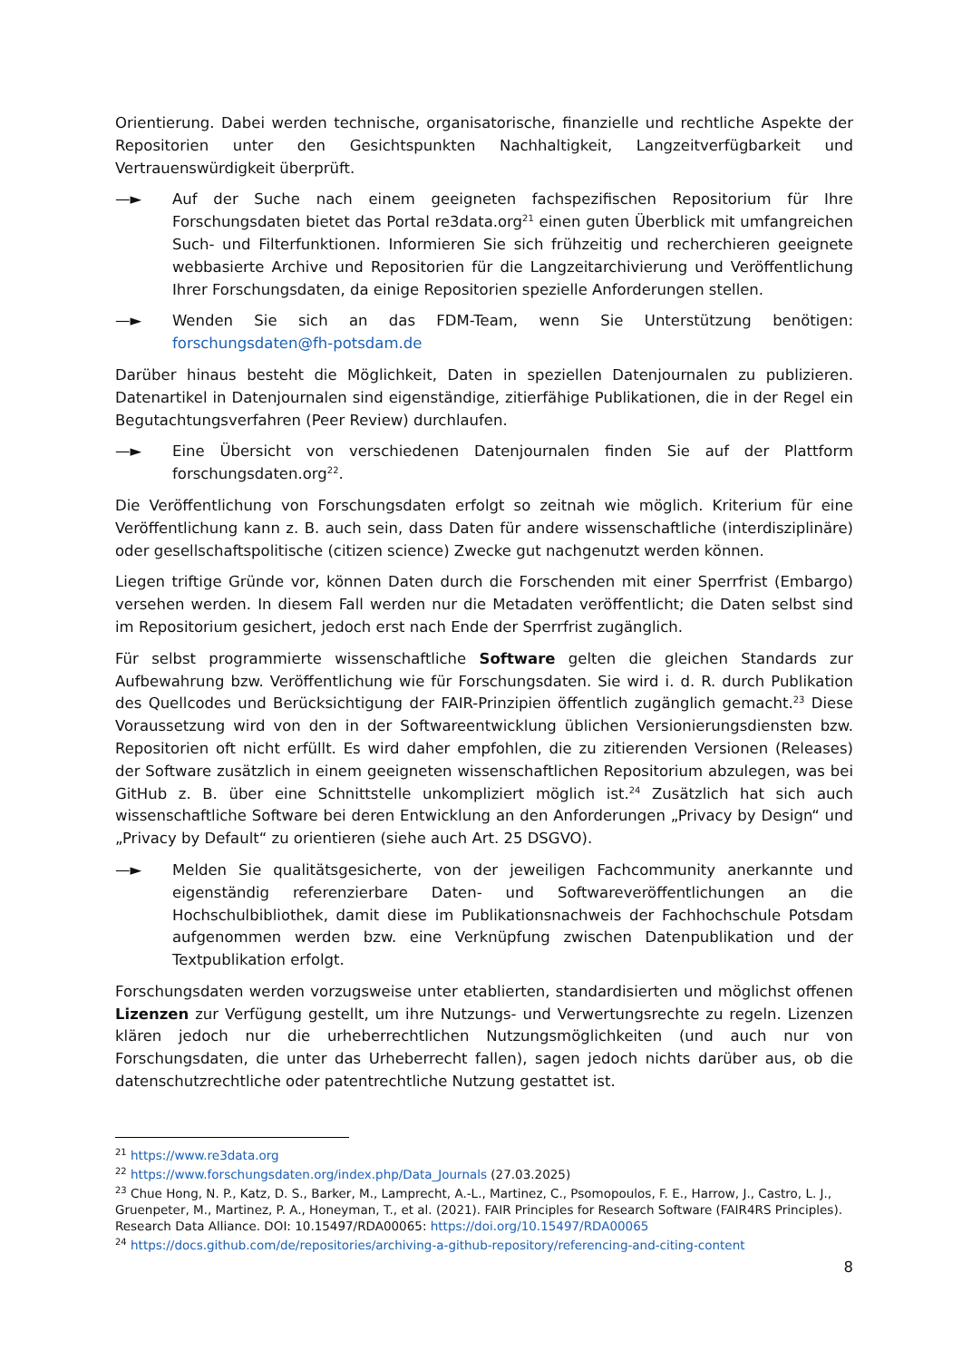Orientierung. Dabei werden technische, organisatorische, finanzielle und rechtliche Aspekte der Repositorien unter den Gesichtspunkten Nachhaltigkeit, Langzeitverfügbarkeit und Vertrauenswürdigkeit überprüft.
—► Auf der Suche nach einem geeigneten fachspezifischen Repositorium für Ihre Forschungsdaten bietet das Portal re3data.org<sup>21</sup> einen guten Überblick mit umfangreichen Such- und Filterfunktionen. Informieren Sie sich frühzeitig und recherchieren geeignete webbasierte Archive und Repositorien für die Langzeitarchivierung und Veröffentlichung Ihrer Forschungsdaten, da einige Repositorien spezielle Anforderungen stellen.
—► Wenden Sie sich an das FDM-Team, wenn Sie Unterstützung benötigen: forschungsdaten@fh-potsdam.de
Darüber hinaus besteht die Möglichkeit, Daten in speziellen Datenjournalen zu publizieren. Datenartikel in Datenjournalen sind eigenständige, zitierfähige Publikationen, die in der Regel ein Begutachtungsverfahren (Peer Review) durchlaufen.
—► Eine Übersicht von verschiedenen Datenjournalen finden Sie auf der Plattform forschungsdaten.org<sup>22</sup>.
Die Veröffentlichung von Forschungsdaten erfolgt so zeitnah wie möglich. Kriterium für eine Veröffentlichung kann z. B. auch sein, dass Daten für andere wissenschaftliche (interdisziplinäre) oder gesellschaftspolitische (citizen science) Zwecke gut nachgenutzt werden können.
Liegen triftige Gründe vor, können Daten durch die Forschenden mit einer Sperrfrist (Embargo) versehen werden. In diesem Fall werden nur die Metadaten veröffentlicht; die Daten selbst sind im Repositorium gesichert, jedoch erst nach Ende der Sperrfrist zugänglich.
Für selbst programmierte wissenschaftliche Software gelten die gleichen Standards zur Aufbewahrung bzw. Veröffentlichung wie für Forschungsdaten. Sie wird i. d. R. durch Publikation des Quellcodes und Berücksichtigung der FAIR-Prinzipien öffentlich zugänglich gemacht.<sup>23</sup> Diese Voraussetzung wird von den in der Softwareentwicklung üblichen Versionierungsdiensten bzw. Repositorien oft nicht erfüllt. Es wird daher empfohlen, die zu zitierenden Versionen (Releases) der Software zusätzlich in einem geeigneten wissenschaftlichen Repositorium abzulegen, was bei GitHub z. B. über eine Schnittstelle unkompliziert möglich ist.<sup>24</sup> Zusätzlich hat sich auch wissenschaftliche Software bei deren Entwicklung an den Anforderungen „Privacy by Design“ und „Privacy by Default“ zu orientieren (siehe auch Art. 25 DSGVO).
—► Melden Sie qualitätsgesicherte, von der jeweiligen Fachcommunity anerkannte und eigenständig referenzierbare Daten- und Softwareveröffentlichungen an die Hochschulbibliothek, damit diese im Publikationsnachweis der Fachhochschule Potsdam aufgenommen werden bzw. eine Verknüpfung zwischen Datenpublikation und der Textpublikation erfolgt.
Forschungsdaten werden vorzugsweise unter etablierten, standardisierten und möglichst offenen Lizenzen zur Verfügung gestellt, um ihre Nutzungs- und Verwertungsrechte zu regeln. Lizenzen klären jedoch nur die urheberrechtlichen Nutzungsmöglichkeiten (und auch nur von Forschungsdaten, die unter das Urheberrecht fallen), sagen jedoch nichts darüber aus, ob die datenschutzrechtliche oder patentrechtliche Nutzung gestattet ist.
<sup>21</sup> https://www.re3data.org
<sup>22</sup> https://www.forschungsdaten.org/index.php/Data_Journals (27.03.2025)
<sup>23</sup> Chue Hong, N. P., Katz, D. S., Barker, M., Lamprecht, A.-L., Martinez, C., Psomopoulos, F. E., Harrow, J., Castro, L. J., Gruenpeter, M., Martinez, P. A., Honeyman, T., et al. (2021). FAIR Principles for Research Software (FAIR4RS Principles). Research Data Alliance. DOI: 10.15497/RDA00065: https://doi.org/10.15497/RDA00065
<sup>24</sup> https://docs.github.com/de/repositories/archiving-a-github-repository/referencing-and-citing-content
8